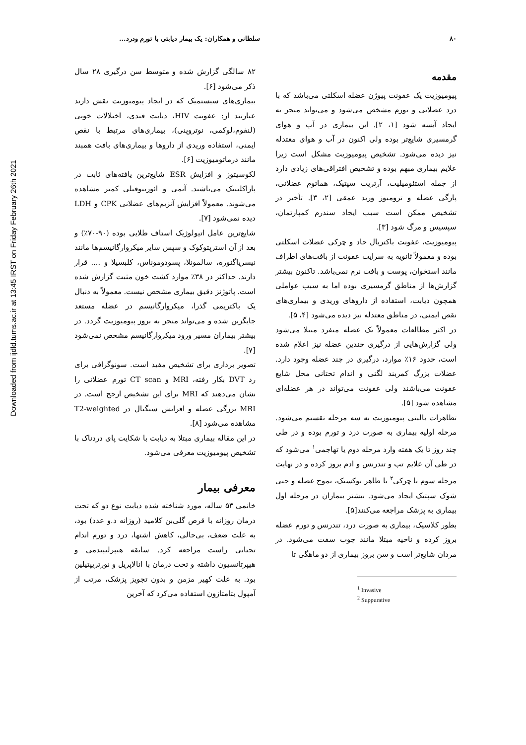۸۰ سلطانی و همکاران: یک بیمار دیابتی با تورم ودرد...
Downloaded from ijdld.tums.ac.ir at 13:45 IRST on Friday February 26th 2021
مقدمه
پیومیوزیت یک عفونت پیوژن عضله اسکلتی می‌باشد که با درد عضلانی و تورم مشخص می‌شود و می‌تواند منجر به ایجاد آبسه شود [۱، ۲]. این بیماری در آب و هوای گرمسیری شایع‌تر بوده ولی اکنون در آب و هوای معتدله نیز دیده می‌شود. تشخیص پیومیوزیت مشکل است زیرا علایم بیماری مبهم بوده و تشخیص افتراقی‌های زیادی دارد از جمله استئومیلیت، آرتریت سپتیک، هماتوم عضلانی، پارگی عضله و ترومبوز ورید عمقی [۲، ۳]. تأخیر در تشخیص ممکن است سبب ایجاد سندرم کمپارتمان، سپسیس و مرگ شود [۳].
پیومیوزیت، عفونت باکتریال حاد و چرکی عضلات اسکلتی بوده و معمولاً ثانویه به سرایت عفونت از بافت‌های اطراف مانند استخوان، پوست و بافت نرم نمی‌باشد. تاکنون بیشتر گزارش‌ها از مناطق گرمسیری بوده اما به سبب عواملی همچون دیابت، استفاده از داروهای وریدی و بیماری‌های نقص ایمنی، در مناطق معتدله نیز دیده می‌شود [۴، ۵].
در اکثر مطالعات معمولاً یک عضله منفرد مبتلا می‌شود ولی گزارش‌هایی از درگیری چندین عضله نیز اعلام شده است، حدود ۱۶٪ موارد، درگیری در چند عضله وجود دارد. عضلات بزرگ کمربند لگنی و اندام تحتانی محل شایع عفونت می‌باشند ولی عفونت می‌تواند در هر عضله‌ای مشاهده شود [۵].
تظاهرات بالینی پیومیوزیت به سه مرحله تقسیم می‌شود. مرحله اولیه بیماری به صورت درد و تورم بوده و در طی چند روز تا یک هفته وارد مرحله دوم یا تهاجمی<sup>۱</sup> می‌شود که در طی آن علایم تب و تندرنس و ادم بروز کرده و در نهایت مرحله سوم یا چرکی<sup>۲</sup> با ظاهر توکسیک، تموج عضله و حتی شوک سپتیک ایجاد می‌شود. بیشتر بیماران در مرحله اول بیماری به پزشک مراجعه می‌کنند[۵].
بطور کلاسیک، بیماری به صورت درد، تندرنس و تورم عضله بروز کرده و ناحیه مبتلا مانند چوب سفت می‌شود. در مردان شایع‌تر است و سن بروز بیماری از دو ماهگی تا
<sup>1</sup> Invasive
<sup>2</sup> Suppurative
۸۲ سالگی گزارش شده و متوسط سن درگیری ۲۸ سال ذکر می‌شود [۶].
بیماری‌های سیستمیک که در ایجاد پیومیوزیت نقش دارند عبارتند از: عفونت HIV، دیابت قندی، اختلالات خونی (لنفوم،لوکمی، نوتروپنی)، بیماری‌های مرتبط با نقص ایمنی، استفاده وریدی از داروها و بیماری‌های بافت همبند مانند درماتومیوزیت [۶].
لکوسیتوز و افزایش ESR شایع‌ترین یافته‌های ثابت در پاراکلینیک می‌باشند. آنمی و ائوزینوفیلی کمتر مشاهده می‌شوند. معمولاً افزایش آنزیم‌های عضلانی CPK و LDH دیده نمی‌شود [۷].
شایع‌ترین عامل اتیولوژیک استاف طلایی بوده (۹۰-۷۰٪) و بعد از آن استرپتوکوک و سپس سایر میکروارگانیسم‌ها مانند نیسریاگنوره، سالمونلا، پسودوموناس، کلبسیلا و .... قرار دارند. حداکثر در ۳۸٪ موارد کشت خون مثبت گزارش شده است. پاتوژنز دقیق بیماری مشخص نیست. معمولاً به دنبال یک باکتریمی گذرا، میکروارگانیسم در عضله مستعد جایگزین شده و می‌تواند منجر به بروز پیومیوزیت گردد. در بیشتر بیماران مسیر ورود میکروارگانیسم مشخص نمی‌شود [۷].
تصویر برداری برای تشخیص مفید است. سونوگرافی برای رد DVT بکار رفته، MRI و CT scan تورم عضلانی را نشان می‌دهند که MRI برای این تشخیص ارجح است. در MRI بزرگی عضله و افزایش سیگنال در T2-weighted مشاهده می‌شود [۸].
در این مقاله بیماری مبتلا به دیابت با شکایت پای دردناک با تشخیص پیومیوزیت معرفی می‌شود.
معرفی بیمار
خانمی ۵۳ ساله، مورد شناخته شده دیابت نوع دو که تحت درمان روزانه با قرص گلی‌بن کلامید (روزانه د.و عدد) بود، به علت ضعف، بی‌حالی، کاهش اشتها، درد و تورم اندام تحتانی راست مراجعه کرد. سابقه هیپرلیپیدمی و هیپرتانسیون داشته و تحت درمان با انالاپریل و نورتریپتیلین بود. به علت کهیر مزمن و بدون تجویز پزشک، مرتب از آمپول بتامتازون استفاده می‌کرد که آخرین